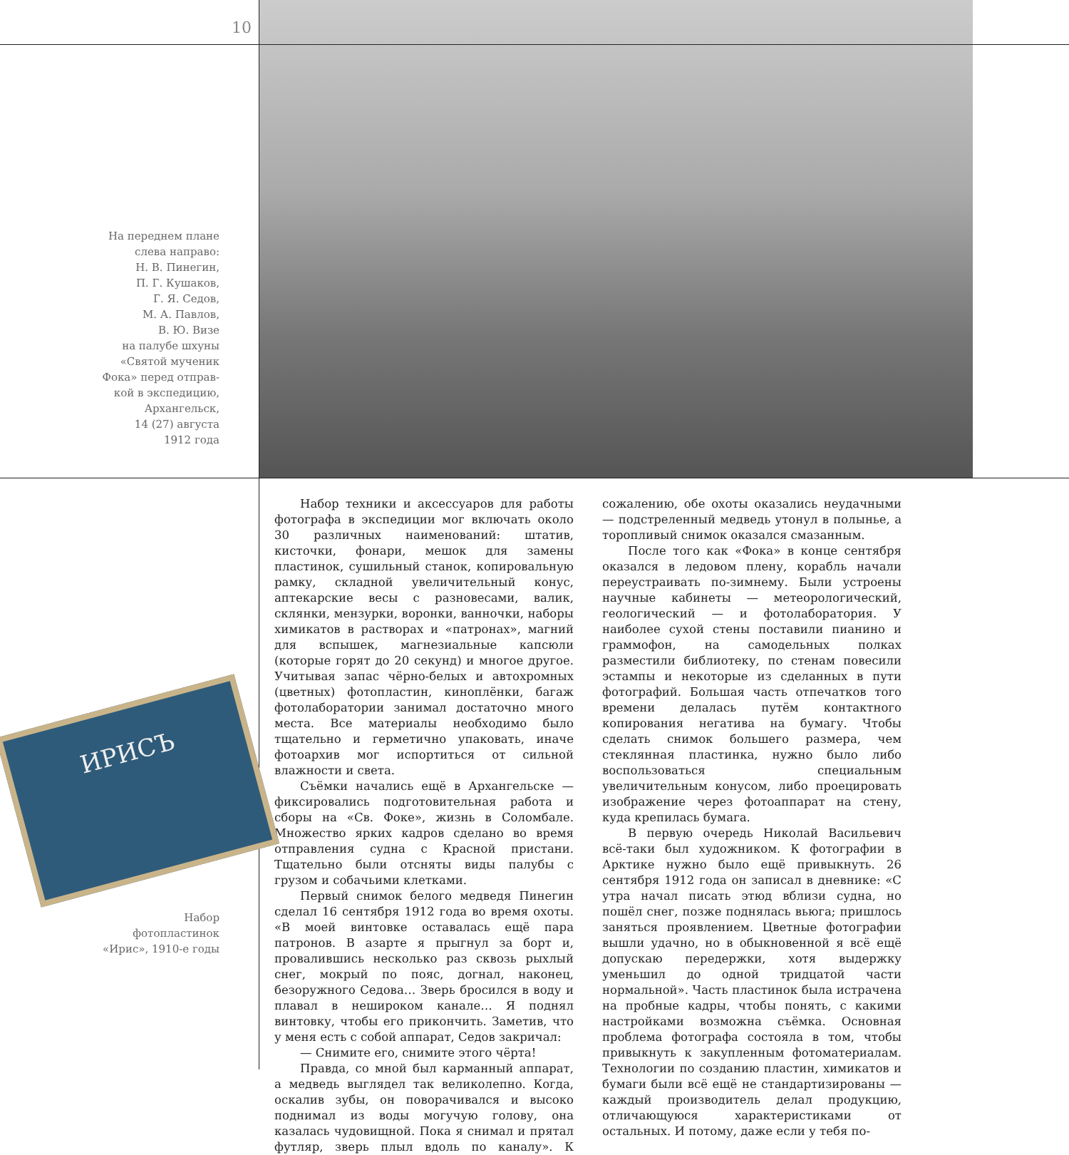10
На переднем плане
слева направо:
Н. В. Пинегин,
П. Г. Кушаков,
Г. Я. Седов,
М. А. Павлов,
В. Ю. Визе
на палубе шхуны
«Святой мученик
Фока» перед отправ-
кой в экспедицию,
Архангельск,
14 (27) августа
1912 года
ИРИСЪ
Набор
фотопластинок
«Ирис», 1910-е годы
Набор техники и аксессуаров для работы фотографа в экспедиции мог включать около 30 различных наименований: штатив, кисточки, фонари, мешок для замены пластинок, сушильный станок, копировальную рамку, складной увеличительный конус, аптекарские весы с разновесами, валик, склянки, мензурки, воронки, ванночки, наборы химикатов в растворах и «патронах», магний для вспышек, магнезиальные капсюли (которые горят до 20 секунд) и многое другое. Учитывая запас чёрно-белых и автохромных (цветных) фотопластин, киноплёнки, багаж фотолаборатории занимал достаточно много места. Все материалы необходимо было тщательно и герметично упаковать, иначе фотоархив мог испортиться от сильной влажности и света.
Съёмки начались ещё в Архангельске — фиксировались подготовительная работа и сборы на «Св. Фоке», жизнь в Соломбале. Множество ярких кадров сделано во время отправления судна с Красной пристани. Тщательно были отсняты виды палубы с грузом и собачьими клетками.
Первый снимок белого медведя Пинегин сделал 16 сентября 1912 года во время охоты. «В моей винтовке оставалась ещё пара патронов. В азарте я прыгнул за борт и, провалившись несколько раз сквозь рыхлый снег, мокрый по пояс, догнал, наконец, безоружного Седова… Зверь бросился в воду и плавал в нешироком канале… Я поднял винтовку, чтобы его прикончить. Заметив, что у меня есть с собой аппарат, Седов закричал:
— Снимите его, снимите этого чёрта!
Правда, со мной был карманный аппарат, а медведь выглядел так великолепно. Когда, оскалив зубы, он поворачивался и высоко поднимал из воды могучую голову, она казалась чудовищной. Пока я снимал и прятал футляр, зверь плыл вдоль по каналу». К сожалению, обе охоты оказались неудачными — подстреленный медведь утонул в полынье, а торопливый снимок оказался смазанным.
После того как «Фока» в конце сентября оказался в ледовом плену, корабль начали переустраивать по-зимнему. Были устроены научные кабинеты — метеорологический, геологический — и фотолаборатория. У наиболее сухой стены поставили пианино и граммофон, на самодельных полках разместили библиотеку, по стенам повесили эстампы и некоторые из сделанных в пути фотографий. Большая часть отпечатков того времени делалась путём контактного копирования негатива на бумагу. Чтобы сделать снимок большего размера, чем стеклянная пластинка, нужно было либо воспользоваться специальным увеличительным конусом, либо проецировать изображение через фотоаппарат на стену, куда крепилась бумага.
В первую очередь Николай Васильевич всё-таки был художником. К фотографии в Арктике нужно было ещё привыкнуть. 26 сентября 1912 года он записал в дневнике: «С утра начал писать этюд вблизи судна, но пошёл снег, позже поднялась вьюга; пришлось заняться проявлением. Цветные фотографии вышли удачно, но в обыкновенной я всё ещё допускаю передержки, хотя выдержку уменьшил до одной тридцатой части нормальной». Часть пластинок была истрачена на пробные кадры, чтобы понять, с какими настройками возможна съёмка. Основная проблема фотографа состояла в том, чтобы привыкнуть к закупленным фотоматериалам. Технологии по созданию пластин, химикатов и бумаги были всё ещё не стандартизированы — каждый производитель делал продукцию, отличающуюся характеристиками от остальных. И потому, даже если у тебя по-